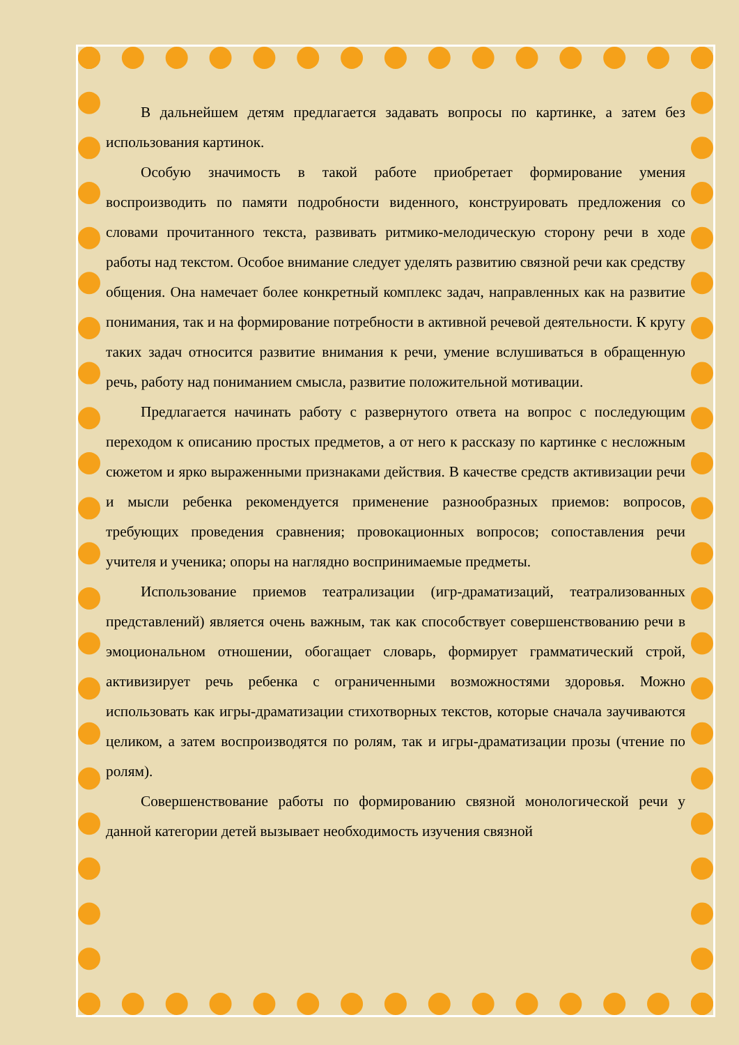В дальнейшем детям предлагается задавать вопросы по картинке, а затем без использования картинок.
Особую значимость в такой работе приобретает формирование умения воспроизводить по памяти подробности виденного, конструировать предложения со словами прочитанного текста, развивать ритмико-мелодическую сторону речи в ходе работы над текстом. Особое внимание следует уделять развитию связной речи как средству общения. Она намечает более конкретный комплекс задач, направленных как на развитие понимания, так и на формирование потребности в активной речевой деятельности. К кругу таких задач относится развитие внимания к речи, умение вслушиваться в обращенную речь, работу над пониманием смысла, развитие положительной мотивации.
Предлагается начинать работу с развернутого ответа на вопрос с последующим переходом к описанию простых предметов, а от него к рассказу по картинке с несложным сюжетом и ярко выраженными признаками действия. В качестве средств активизации речи и мысли ребенка рекомендуется применение разнообразных приемов: вопросов, требующих проведения сравнения; провокационных вопросов; сопоставления речи учителя и ученика; опоры на наглядно воспринимаемые предметы.
Использование приемов театрализации (игр-драматизаций, театрализованных представлений) является очень важным, так как способствует совершенствованию речи в эмоциональном отношении, обогащает словарь, формирует грамматический строй, активизирует речь ребенка с ограниченными возможностями здоровья. Можно использовать как игры-драматизации стихотворных текстов, которые сначала заучиваются целиком, а затем воспроизводятся по ролям, так и игры-драматизации прозы (чтение по ролям).
Совершенствование работы по формированию связной монологической речи у данной категории детей вызывает необходимость изучения связной